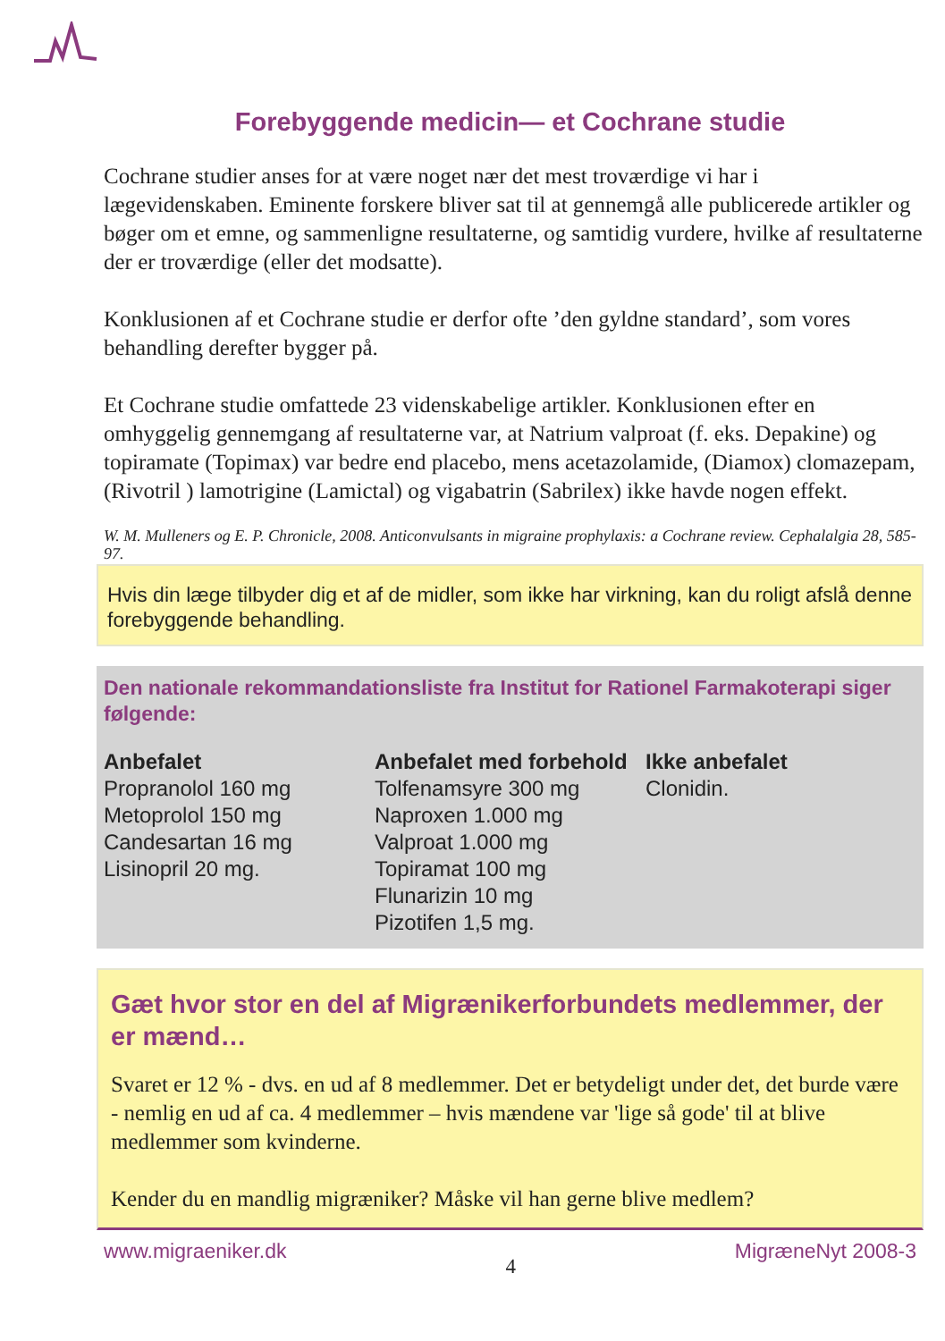Forebyggende medicin— et Cochrane studie
Cochrane studier anses for at være noget nær det mest troværdige vi har i lægevidenskaben. Eminente forskere bliver sat til at gennemgå alle publicerede artikler og bøger om et emne, og sammenligne resultaterne, og samtidig vurdere, hvilke af resultaterne der er troværdige (eller det modsatte).
Konklusionen af et Cochrane studie er derfor ofte ’den gyldne standard’, som vores behandling derefter bygger på.
Et Cochrane studie omfattede 23 videnskabelige artikler. Konklusionen efter en omhyggelig gennemgang af resultaterne var, at Natrium valproat (f. eks. Depakine) og topiramate (Topimax) var bedre end placebo, mens acetazolamide, (Diamox) clomazepam, (Rivotril ) lamotrigine (Lamictal) og vigabatrin (Sabrilex) ikke havde nogen effekt.
W. M. Mulleners og E. P. Chronicle, 2008. Anticonvulsants in migraine prophylaxis: a Cochrane review. Cephalalgia 28, 585-97.
Hvis din læge tilbyder dig et af de midler, som ikke har virkning, kan du roligt afslå denne forebyggende behandling.
Den nationale rekommandationsliste fra Institut for Rationel Farmakoterapi siger følgende:
Anbefalet
Propranolol 160 mg
Metoprolol 150 mg
Candesartan 16 mg
Lisinopril 20 mg.
Anbefalet med forbehold
Tolfenamsyre 300 mg
Naproxen 1.000 mg
Valproat 1.000 mg
Topiramat 100 mg
Flunarizin 10 mg
Pizotifen 1,5 mg.
Ikke anbefalet
Clonidin.
Gæt hvor stor en del af Migrænikerforbundets medlemmer, der er mænd…
Svaret er 12 % - dvs. en ud af 8 medlemmer. Det er betydeligt under det, det burde være - nemlig en ud af ca. 4 medlemmer – hvis mændene var 'lige så gode' til at blive medlemmer som kvinderne.
Kender du en mandlig migræniker? Måske vil han gerne blive medlem?
www.migraeniker.dk 4 MigræneNyt 2008-3